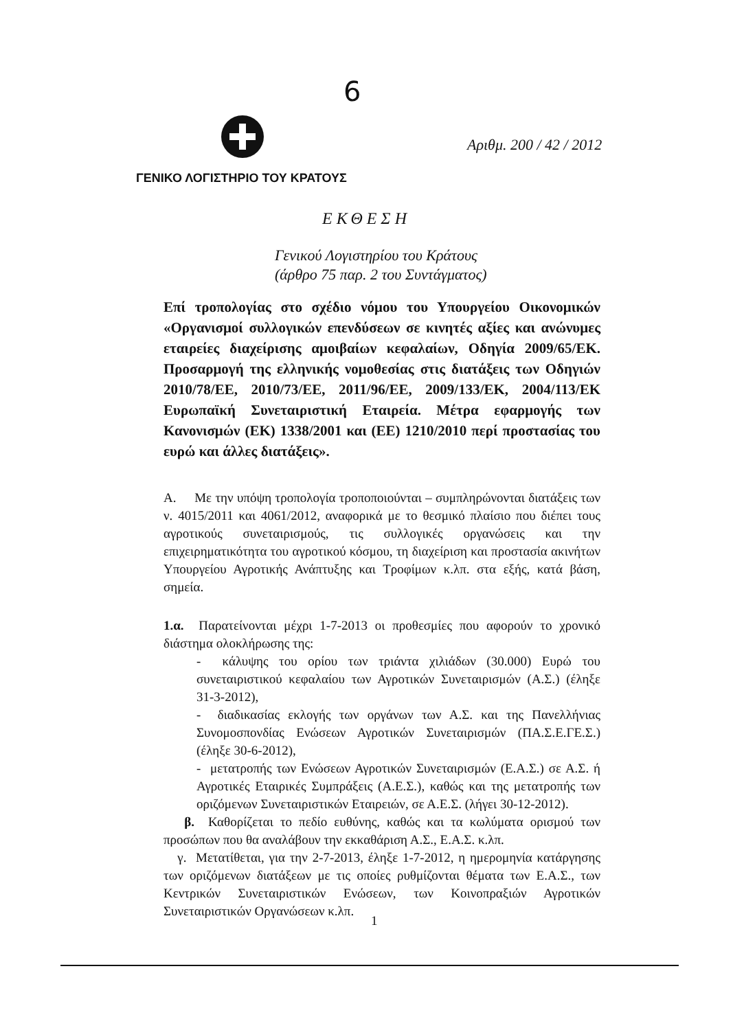6
Αριθμ. 200 / 42 / 2012
ΓΕΝΙΚΟ ΛΟΓΙΣΤΗΡΙΟ ΤΟΥ ΚΡΑΤΟΥΣ
ΕΚΘΕΣΗ
Γενικού Λογιστηρίου του Κράτους
(άρθρο 75 παρ. 2 του Συντάγματος)
Επί τροπολογίας στο σχέδιο νόμου του Υπουργείου Οικονομικών «Οργανισμοί συλλογικών επενδύσεων σε κινητές αξίες και ανώνυμες εταιρείες διαχείρισης αμοιβαίων κεφαλαίων, Οδηγία 2009/65/ΕΚ. Προσαρμογή της ελληνικής νομοθεσίας στις διατάξεις των Οδηγιών 2010/78/ΕΕ, 2010/73/ΕΕ, 2011/96/ΕΕ, 2009/133/ΕΚ, 2004/113/ΕΚ Ευρωπαϊκή Συνεταιριστική Εταιρεία. Μέτρα εφαρμογής των Κανονισμών (ΕΚ) 1338/2001 και (ΕΕ) 1210/2010 περί προστασίας του ευρώ και άλλες διατάξεις».
Α. Με την υπόψη τροπολογία τροποποιούνται – συμπληρώνονται διατάξεις των ν. 4015/2011 και 4061/2012, αναφορικά με το θεσμικό πλαίσιο που διέπει τους αγροτικούς συνεταιρισμούς, τις συλλογικές οργανώσεις και την επιχειρηματικότητα του αγροτικού κόσμου, τη διαχείριση και προστασία ακινήτων Υπουργείου Αγροτικής Ανάπτυξης και Τροφίμων κ.λπ. στα εξής, κατά βάση, σημεία.
1.α. Παρατείνονται μέχρι 1-7-2013 οι προθεσμίες που αφορούν το χρονικό διάστημα ολοκλήρωσης της:
- κάλυψης του ορίου των τριάντα χιλιάδων (30.000) Ευρώ του συνεταιριστικού κεφαλαίου των Αγροτικών Συνεταιρισμών (Α.Σ.) (έληξε 31-3-2012),
- διαδικασίας εκλογής των οργάνων των Α.Σ. και της Πανελλήνιας Συνομοσπονδίας Ενώσεων Αγροτικών Συνεταιρισμών (ΠΑ.Σ.Ε.ΓΕ.Σ.) (έληξε 30-6-2012),
- μετατροπής των Ενώσεων Αγροτικών Συνεταιρισμών (Ε.Α.Σ.) σε Α.Σ. ή Αγροτικές Εταιρικές Συμπράξεις (Α.Ε.Σ.), καθώς και της μετατροπής των οριζόμενων Συνεταιριστικών Εταιρειών, σε Α.Ε.Σ. (λήγει 30-12-2012).
β. Καθορίζεται το πεδίο ευθύνης, καθώς και τα κωλύματα ορισμού των προσώπων που θα αναλάβουν την εκκαθάριση Α.Σ., Ε.Α.Σ. κ.λπ.
γ. Μετατίθεται, για την 2-7-2013, έληξε 1-7-2012, η ημερομηνία κατάργησης των οριζόμενων διατάξεων με τις οποίες ρυθμίζονται θέματα των Ε.Α.Σ., των Κεντρικών Συνεταιριστικών Ενώσεων, των Κοινοπραξιών Αγροτικών Συνεταιριστικών Οργανώσεων κ.λπ.
1